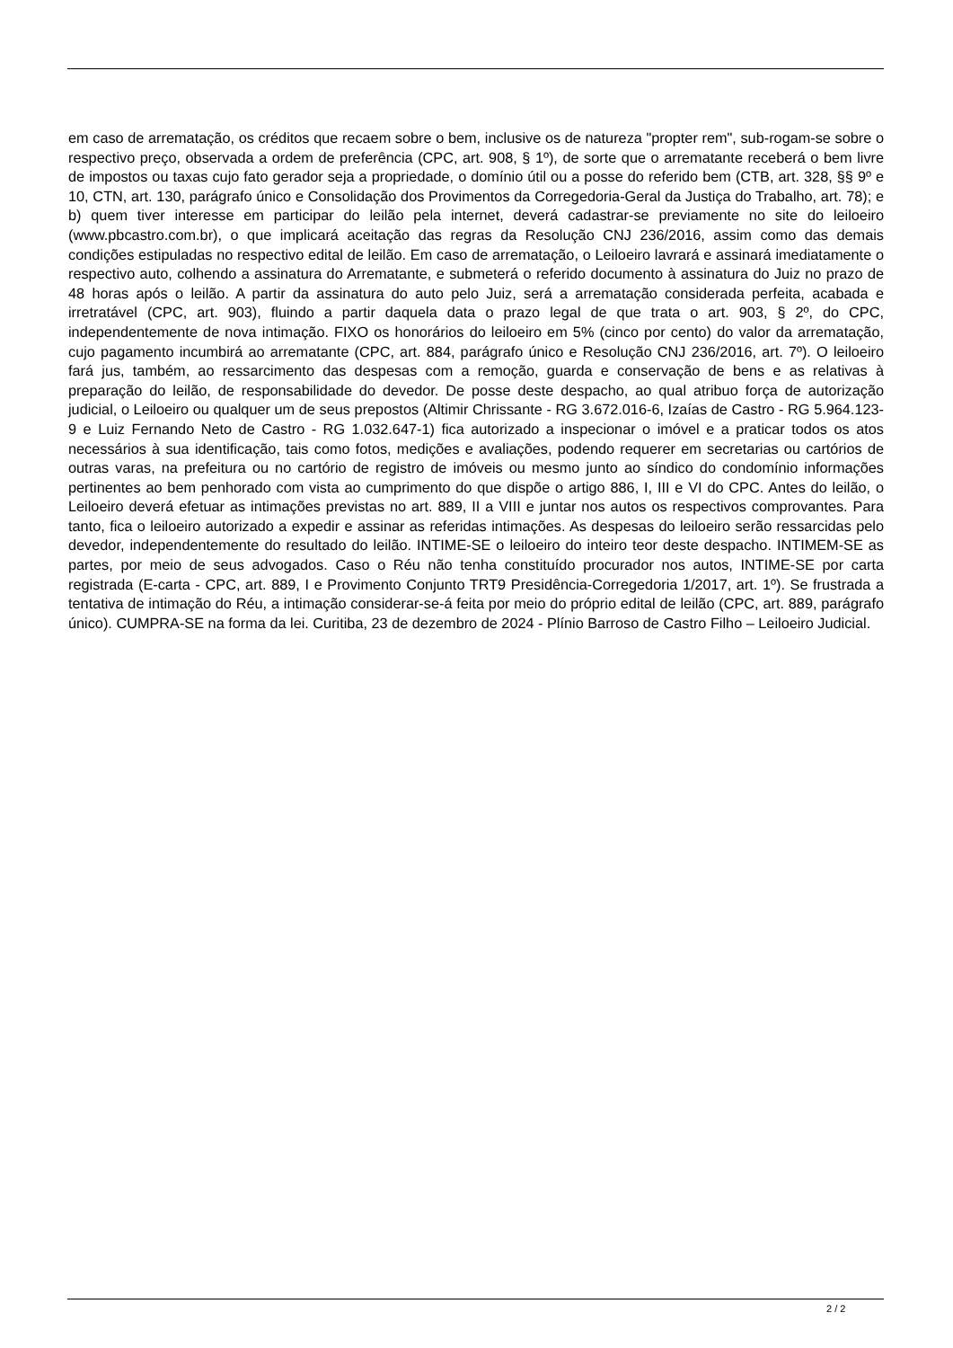em caso de arrematação, os créditos que recaem sobre o bem, inclusive os de natureza "propter rem", sub-rogam-se sobre o respectivo preço, observada a ordem de preferência (CPC, art. 908, § 1º), de sorte que o arrematante receberá o bem livre de impostos ou taxas cujo fato gerador seja a propriedade, o domínio útil ou a posse do referido bem (CTB, art. 328, §§ 9º e 10, CTN, art. 130, parágrafo único e Consolidação dos Provimentos da Corregedoria-Geral da Justiça do Trabalho, art. 78); e b) quem tiver interesse em participar do leilão pela internet, deverá cadastrar-se previamente no site do leiloeiro (www.pbcastro.com.br), o que implicará aceitação das regras da Resolução CNJ 236/2016, assim como das demais condições estipuladas no respectivo edital de leilão. Em caso de arrematação, o Leiloeiro lavrará e assinará imediatamente o respectivo auto, colhendo a assinatura do Arrematante, e submeterá o referido documento à assinatura do Juiz no prazo de 48 horas após o leilão. A partir da assinatura do auto pelo Juiz, será a arrematação considerada perfeita, acabada e irretratável (CPC, art. 903), fluindo a partir daquela data o prazo legal de que trata o art. 903, § 2º, do CPC, independentemente de nova intimação. FIXO os honorários do leiloeiro em 5% (cinco por cento) do valor da arrematação, cujo pagamento incumbirá ao arrematante (CPC, art. 884, parágrafo único e Resolução CNJ 236/2016, art. 7º). O leiloeiro fará jus, também, ao ressarcimento das despesas com a remoção, guarda e conservação de bens e as relativas à preparação do leilão, de responsabilidade do devedor. De posse deste despacho, ao qual atribuo força de autorização judicial, o Leiloeiro ou qualquer um de seus prepostos (Altimir Chrissante - RG 3.672.016-6, Izaías de Castro - RG 5.964.123-9 e Luiz Fernando Neto de Castro - RG 1.032.647-1) fica autorizado a inspecionar o imóvel e a praticar todos os atos necessários à sua identificação, tais como fotos, medições e avaliações, podendo requerer em secretarias ou cartórios de outras varas, na prefeitura ou no cartório de registro de imóveis ou mesmo junto ao síndico do condomínio informações pertinentes ao bem penhorado com vista ao cumprimento do que dispõe o artigo 886, I, III e VI do CPC. Antes do leilão, o Leiloeiro deverá efetuar as intimações previstas no art. 889, II a VIII e juntar nos autos os respectivos comprovantes. Para tanto, fica o leiloeiro autorizado a expedir e assinar as referidas intimações. As despesas do leiloeiro serão ressarcidas pelo devedor, independentemente do resultado do leilão. INTIME-SE o leiloeiro do inteiro teor deste despacho. INTIMEM-SE as partes, por meio de seus advogados. Caso o Réu não tenha constituído procurador nos autos, INTIME-SE por carta registrada (E-carta - CPC, art. 889, I e Provimento Conjunto TRT9 Presidência-Corregedoria 1/2017, art. 1º). Se frustrada a tentativa de intimação do Réu, a intimação considerar-se-á feita por meio do próprio edital de leilão (CPC, art. 889, parágrafo único). CUMPRA-SE na forma da lei. Curitiba, 23 de dezembro de 2024 - Plínio Barroso de Castro Filho – Leiloeiro Judicial.
2 / 2